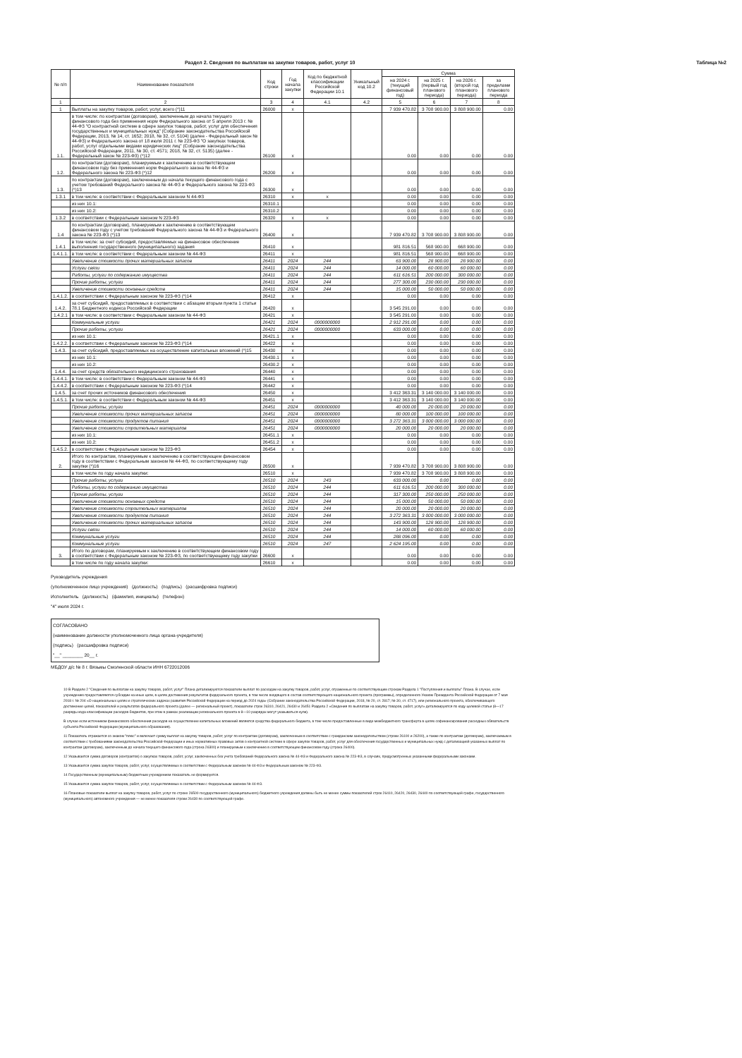Раздел 2. Сведения по выплатам на закупки товаров, работ, услуг 10 Таблица №2
| № п/п | Наименование показателя | Код строки | Год начала закупки | Код по бюджетной классификации Российской Федерации 10.1 | Уникальный код 10.2 | Сумма | | | |
| --- | --- | --- | --- | --- | --- | --- | --- | --- | --- |
| | | | | | | на 2024 г. (текущий финансовый год) | на 2025 г. (первый год планового периода) | на 2026 г. (второй год планового периода) | за пределами планового периода |
| 1 | 2 | 3 | 4 | 4.1 | 4.2 | 5 | 6 | 7 | 8 |
| 1 | Выплаты на закупку товаров, работ, услуг, всего (*)11 | 26000 | x | | | 7 939 470.82 | 3 708 900.00 | 3 808 900.00 | 0.00 |
| 1.1. | в том числе: по контрактам (договорам), заключенным до начала текущего финансового года без применения норм Федерального закона от 5 апреля 2013 г. № 44-ФЗ "О контрактной системе в сфере закупок товаров, работ, услуг для обеспечения государственных и муниципальных нужд" (Собрание законодательства Российской Федерации, 2013, № 14, ст. 1652; 2018, № 32, ст. 5104) (далее - Федеральный закон № 44-ФЗ) и Федерального закона от 18 июля 2011 г. № 223-ФЗ "О закупках товаров, работ, услуг отдельными видами юридических лиц" (Собрание законодательства Российской Федерации, 2011, № 30, ст. 4571; 2018, № 32, ст. 5135) (далее - Федеральный закон № 223-ФЗ) (*)12 | 26100 | x | | | 0.00 | 0.00 | 0.00 | 0.00 |
| 1.2. | по контрактам (договорам), планируемым к заключению в соответствующем финансовом году без применения норм Федерального закона № 44-ФЗ и Федерального закона № 223-ФЗ (*)12 | 26200 | x | | | 0.00 | 0.00 | 0.00 | 0.00 |
| 1.3. | по контрактам (договорам), заключенным до начала текущего финансового года с учетом требований Федерального закона № 44-ФЗ и Федерального закона № 223-ФЗ (*)13 | 26300 | x | | | 0.00 | 0.00 | 0.00 | 0.00 |
| 1.3.1 | в том числе: в соответствии с Федеральным законом N 44-ФЗ | 26310 | x | x | | 0.00 | 0.00 | 0.00 | 0.00 |
| | из них 10.1: | 26310.1 | | | | 0.00 | 0.00 | 0.00 | 0.00 |
| | из них 10.2: | 26310.2 | | | | 0.00 | 0.00 | 0.00 | 0.00 |
| 1.3.2 | в соответствии с Федеральным законом N 223-ФЗ | 26320 | x | x | | 0.00 | 0.00 | 0.00 | 0.00 |
| 1.4 | по контрактам (договорам), планируемым к заключению в соответствующем финансовом году с учетом требований Федерального закона № 44-ФЗ и Федерального закона № 223-ФЗ (*)13 | 26400 | x | | | 7 939 470.82 | 3 708 900.00 | 3 808 900.00 | 0.00 |
| 1.4.1 | в том числе: за счет субсидий, предоставляемых на финансовое обеспечение выполнения государственного (муниципального) задания | 26410 | x | | | 981 816.51 | 568 900.00 | 668 900.00 | 0.00 |
| 1.4.1.1. | в том числе: в соответствии с Федеральным законом № 44-ФЗ | 26411 | x | | | 981 816.51 | 568 900.00 | 668 900.00 | 0.00 |
| | Увеличение стоимости прочих материальных запасов | 26411 | 2024 | 244 | | 63 900.00 | 28 900.00 | 28 900.00 | 0.00 |
| | Услуги связи | 26411 | 2024 | 244 | | 14 000.00 | 60 000.00 | 60 000.00 | 0.00 |
| | Работы, услуги по содержанию имущества | 26411 | 2024 | 244 | | 611 616.51 | 200 000.00 | 300 000.00 | 0.00 |
| | Прочие работы, услуги | 26411 | 2024 | 244 | | 277 300.00 | 230 000.00 | 230 000.00 | 0.00 |
| | Увеличение стоимости основных средств | 26411 | 2024 | 244 | | 15 000.00 | 50 000.00 | 50 000.00 | 0.00 |
| 1.4.1.2. | в соответствии с Федеральным законом № 223-ФЗ (*)14 | 26412 | x | | | 0.00 | 0.00 | 0.00 | 0.00 |
| 1.4.2. | за счет субсидий, предоставляемых в соответствии с абзацем вторым пункта 1 статьи 78.1 Бюджетного кодекса Российской Федерации | 26420 | x | | | 3 545 291.00 | 0.00 | 0.00 | 0.00 |
| 1.4.2.1 | в том числе: в соответствии с Федеральным законом № 44-ФЗ | 26421 | x | | | 3 545 291.00 | 0.00 | 0.00 | 0.00 |
| | Коммунальные услуги | 26421 | 2024 | 0000000000 | | 2 912 291.00 | 0.00 | 0.00 | 0.00 |
| | Прочие работы, услуги | 26421 | 2024 | 0000000000 | | 633 000.00 | 0.00 | 0.00 | 0.00 |
| | из них 10.1: | 26421.1 | x | | | 0.00 | 0.00 | 0.00 | 0.00 |
| 1.4.2.2. | в соответствии с Федеральным законом № 223-ФЗ (*)14 | 26422 | x | | | 0.00 | 0.00 | 0.00 | 0.00 |
| 1.4.3. | за счет субсидий, предоставляемых на осуществление капитальных вложений (*)15 | 26430 | x | | | 0.00 | 0.00 | 0.00 | 0.00 |
| | из них 10.1: | 26430.1 | x | | | 0.00 | 0.00 | 0.00 | 0.00 |
| | из них 10.2: | 26430.2 | x | | | 0.00 | 0.00 | 0.00 | 0.00 |
| 1.4.4. | за счет средств обязательного медицинского страхования | 26440 | x | | | 0.00 | 0.00 | 0.00 | 0.00 |
| 1.4.4.1. | в том числе: в соответствии с Федеральным законом № 44-ФЗ | 26441 | x | | | 0.00 | 0.00 | 0.00 | 0.00 |
| 1.4.4.2. | в соответствии с Федеральным законом № 223-ФЗ (*)14 | 26442 | x | | | 0.00 | 0.00 | 0.00 | 0.00 |
| 1.4.5. | за счет прочих источников финансового обеспечения | 26450 | x | | | 3 412 363.31 | 3 140 000.00 | 3 140 000.00 | 0.00 |
| 1.4.5.1. | в том числе: в соответствии с Федеральным законом № 44-ФЗ | 26451 | x | | | 3 412 363.31 | 3 140 000.00 | 3 140 000.00 | 0.00 |
| | Прочие работы, услуги | 26451 | 2024 | 0000000000 | | 40 000.00 | 20 000.00 | 20 000.00 | 0.00 |
| | Увеличение стоимости прочих материальных запасов | 26451 | 2024 | 0000000000 | | 80 000.00 | 100 000.00 | 100 000.00 | 0.00 |
| | Увеличение стоимости продуктов питания | 26451 | 2024 | 0000000000 | | 3 272 363.31 | 3 000 000.00 | 3 000 000.00 | 0.00 |
| | Увеличение стоимости строительных материалов | 26451 | 2024 | 0000000000 | | 20 000.00 | 20 000.00 | 20 000.00 | 0.00 |
| | из них 10.1: | 26451.1 | x | | | 0.00 | 0.00 | 0.00 | 0.00 |
| | из них 10.2: | 26451.2 | x | | | 0.00 | 0.00 | 0.00 | 0.00 |
| 1.4.5.2. | в соответствии с Федеральным законом № 223-ФЗ | 26454 | x | | | 0.00 | 0.00 | 0.00 | 0.00 |
| 2. | Итого по контрактам, планируемым к заключению в соответствующем финансовом году в соответствии с Федеральным законом № 44-ФЗ, по соответствующему году закупки (*)16 | 26500 | x | | | 7 939 470.82 | 3 708 900.00 | 3 808 900.00 | 0.00 |
| | в том числе по году начала закупки: | 26510 | x | | | 7 939 470.82 | 3 708 900.00 | 3 808 900.00 | 0.00 |
| | Прочие работы, услуги | 26510 | 2024 | 243 | | 633 000.00 | 0.00 | 0.00 | 0.00 |
| | Работы, услуги по содержанию имущества | 26510 | 2024 | 244 | | 611 616.51 | 200 000.00 | 300 000.00 | 0.00 |
| | Прочие работы, услуги | 26510 | 2024 | 244 | | 317 300.00 | 250 000.00 | 250 000.00 | 0.00 |
| | Увеличение стоимости основных средств | 26510 | 2024 | 244 | | 15 000.00 | 50 000.00 | 50 000.00 | 0.00 |
| | Увеличение стоимости строительных материалов | 26510 | 2024 | 244 | | 20 000.00 | 20 000.00 | 20 000.00 | 0.00 |
| | Увеличение стоимости продуктов питания | 26510 | 2024 | 244 | | 3 272 363.31 | 3 000 000.00 | 3 000 000.00 | 0.00 |
| | Увеличение стоимости прочих материальных запасов | 26510 | 2024 | 244 | | 143 900.00 | 128 900.00 | 128 900.00 | 0.00 |
| | Услуги связи | 26510 | 2024 | 244 | | 14 000.00 | 60 000.00 | 60 000.00 | 0.00 |
| | Коммунальные услуги | 26510 | 2024 | 244 | | 288 096.00 | 0.00 | 0.00 | 0.00 |
| | Коммунальные услуги | 26510 | 2024 | 247 | | 2 624 195.00 | 0.00 | 0.00 | 0.00 |
| 3. | Итого по договорам, планируемым к заключению в соответствующем финансовом году в соответствии с Федеральным законом № 223-ФЗ, по соответствующему году закупки | 26600 | x | | | 0.00 | 0.00 | 0.00 | 0.00 |
| | в том числе по году начала закупки: | 26610 | x | | | 0.00 | 0.00 | 0.00 | 0.00 |
Руководитель учреждения
(уполномоченное лицо учреждения) (должность) (подпись) (расшифровка подписи)
Исполнитель (должность) (фамилия, инициалы) (телефон)
"4" июля 2024 г.
СОГЛАСОВАНО
(наименование должности уполномоченного лица органа-учредителя)
(подпись) (расшифровка подписи)
"__" ________ 20__ г.
МБДОУ д/с № 8 г. Вязьмы Смоленской области ИНН 6722012006
10 В Разделе 2 "Сведения по выплатам на закупку товаров, работ, услуг" Плана детализируются показатели выплат по расходам на закупку товаров, работ, услуг, отраженные по соответствующим строкам Раздела 1 "Поступления и выплаты" Плана. В случае, если учреждению предоставляются субсидии на иные цели, в целях достижения результатов федерального проекта, в том числе входящего в состав соответствующего национального проекта (программы), определенного Указом Президента Российской Федерации от 7 мая 2018 г. № 204 «О национальных целях и стратегических задачах развития Российской Федерации на период до 2024 года» (Собрание законодательства Российской Федерации, 2018, № 20, ст. 2817; № 30, ст. 4717), или регионального проекта, обеспечивающего достижение целей, показателей и результатов федерального проекта (далее — региональный проект), показатели строк 26310, 26421, 26430 и 26451 Раздела 2 «Сведения по выплатам на закупку товаров, работ, услуг» детализируются по коду целевой статьи (8—17 разряды кода классификации расходов бюджетов, при этом в рамках реализации регионального проекта в 8—10 разрядах могут указываться нули).
В случае если источником финансового обеспечения расходов на осуществление капитальных вложений являются средства федерального бюджета, в том числе предоставленные в виде межбюджетного трансферта в целях софинансирования расходных обязательств субъекта Российской Федерации (муниципального образования).
11 Показатель отражается со знаком "плюс" и включает сумму выплат на закупку товаров, работ, услуг по контрактам (договорам), заключенным в соответствии с гражданским законодательством (строки 26100 и 26200), а также по контрактам (договорам), заключаемым в соответствии с требованиями законодательства Российской Федерации и иных нормативных правовых актов о контрактной системе в сфере закупок товаров, работ, услуг для обеспечения государственных и муниципальных нужд с детализацией указанных выплат по контрактам (договорам), заключенным до начала текущего финансового года (строка 26300) и планируемым к заключению в соответствующем финансовом году (строка 26400).
12 Указывается сумма договоров (контрактов) о закупках товаров, работ, услуг, заключенных без учета требований Федерального закона № 44-ФЗ и Федерального закона № 223-ФЗ, в случаях, предусмотренных указанными федеральными законами.
13 Указывается сумма закупок товаров, работ, услуг, осуществляемых в соответствии с Федеральным законом № 44-ФЗ и Федеральным законом № 223-ФЗ.
14 Государственным (муниципальным) бюджетным учреждением показатель не формируется.
15 Указывается сумма закупок товаров, работ, услуг, осуществляемых в соответствии с Федеральным законом № 44-ФЗ.
16 Плановые показатели выплат на закупку товаров, работ, услуг по строке 26500 государственного (муниципального) бюджетного учреждения должны быть не менее суммы показателей строк 26410, 26420, 26430, 26440 по соответствующей графе, государственного (муниципального) автономного учреждения — не менее показателя строки 26430 по соответствующей графе.